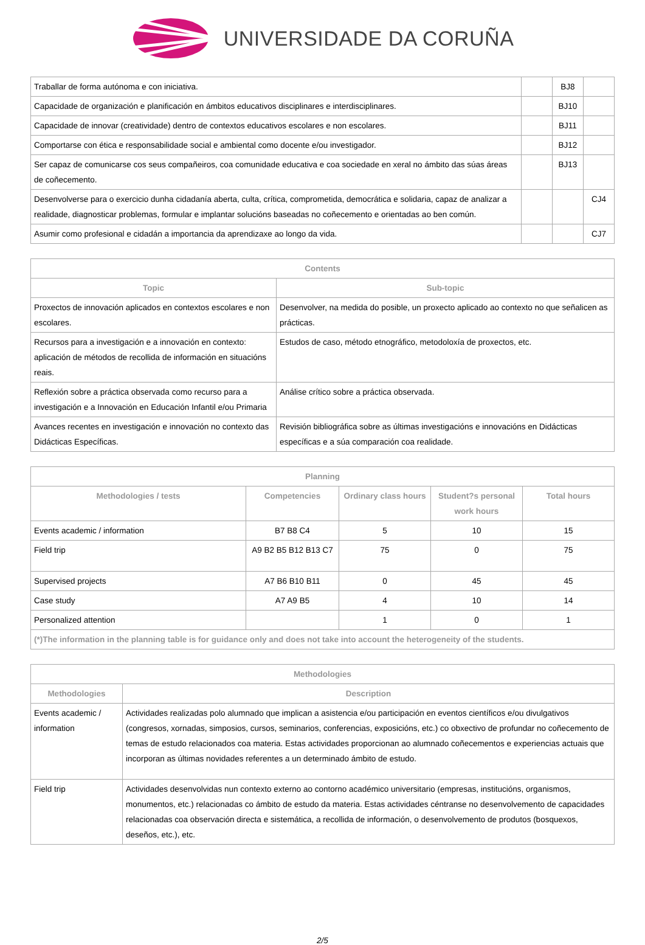UNIVERSIDADE DA CORUÑA
| Traballar de forma autónoma e con iniciativa. | | BJ8 | |
| Capacidade de organización e planificación en ámbitos educativos disciplinares e interdisciplinares. | | BJ10 | |
| Capacidade de innovar (creatividade) dentro de contextos educativos escolares e non escolares. | | BJ11 | |
| Comportarse con ética e responsabilidade social e ambiental como docente e/ou investigador. | | BJ12 | |
| Ser capaz de comunicarse cos seus compañeiros, coa comunidade educativa e coa sociedade en xeral no ámbito das súas áreas de coñecemento. | | BJ13 | |
| Desenvolverse para o exercicio dunha cidadanía aberta, culta, crítica, comprometida, democrática e solidaria, capaz de analizar a realidade, diagnosticar problemas, formular e implantar solucións baseadas no coñecemento e orientadas ao ben común. | | | CJ4 |
| Asumir como profesional e cidadán a importancia da aprendizaxe ao longo da vida. | | | CJ7 |
| Contents | |
| --- | --- |
| Topic | Sub-topic |
| Proxectos de innovación aplicados en contextos escolares e non escolares. | Desenvolver, na medida do posible, un proxecto aplicado ao contexto no que señalicen as prácticas. |
| Recursos para a investigación e a innovación en contexto: aplicación de métodos de recollida de información en situacións reais. | Estudos de caso, método etnográfico, metodoloxía de proxectos, etc. |
| Reflexión sobre a práctica observada como recurso para a investigación e a Innovación en Educación Infantil e/ou Primaria | Análise crítico sobre a práctica observada. |
| Avances recentes en investigación e innovación no contexto das Didácticas Específicas. | Revisión bibliográfica sobre as últimas investigacións e innovacións en Didácticas específicas e a súa comparación coa realidade. |
| Planning | | | | |
| --- | --- | --- | --- | --- |
| Methodologies / tests | Competencies | Ordinary class hours | Student?s personal work hours | Total hours |
| Events academic / information | B7 B8 C4 | 5 | 10 | 15 |
| Field trip | A9 B2 B5 B12 B13 C7 | 75 | 0 | 75 |
| Supervised projects | A7 B6 B10 B11 | 0 | 45 | 45 |
| Case study | A7 A9 B5 | 4 | 10 | 14 |
| Personalized attention | | 1 | 0 | 1 |
| (*)The information in the planning table is for guidance only and does not take into account the heterogeneity of the students. | | | | |
| Methodologies | |
| --- | --- |
| Methodologies | Description |
| Events academic / information | Actividades realizadas polo alumnado que implican a asistencia e/ou participación en eventos científicos e/ou divulgativos (congresos, xornadas, simposios, cursos, seminarios, conferencias, exposicións, etc.) co obxectivo de profundar no coñecemento de temas de estudo relacionados coa materia. Estas actividades proporcionan ao alumnado coñecementos e experiencias actuais que incorporan as últimas novidades referentes a un determinado ámbito de estudo. |
| Field trip | Actividades desenvolvidas nun contexto externo ao contorno académico universitario (empresas, institucións, organismos, monumentos, etc.) relacionadas co ámbito de estudo da materia. Estas actividades céntranse no desenvolvemento de capacidades relacionadas coa observación directa e sistemática, a recollida de información, o desenvolvemento de produtos (bosquexos, deseños, etc.), etc. |
2/5